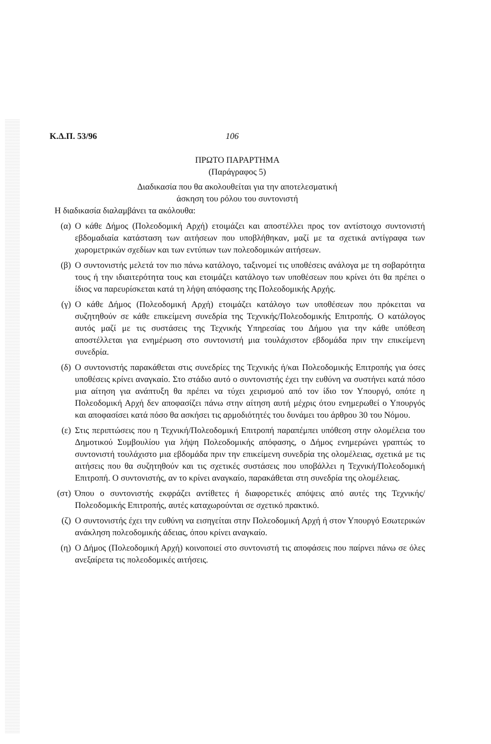Κ.Δ.Π. 53/96 106
ΠΡΩΤΟ ΠΑΡΑΡΤΗΜΑ
(Παράγραφος 5)
Διαδικασία που θα ακολουθείται για την αποτελεσματική
άσκηση του ρόλου του συντονιστή
Η διαδικασία διαλαμβάνει τα ακόλουθα:
(α) Ο κάθε Δήμος (Πολεοδομική Αρχή) ετοιμάζει και αποστέλλει προς τον αντίστοιχο συντονιστή εβδομαδιαία κατάσταση των αιτήσεων που υποβλήθηκαν, μαζί με τα σχετικά αντίγραφα των χωρομετρικών σχεδίων και των εντύπων των πολεοδομικών αιτήσεων.
(β) Ο συντονιστής μελετά τον πιο πάνω κατάλογο, ταξινομεί τις υποθέσεις ανάλογα με τη σοβαρότητα τους ή την ιδιαιτερότητα τους και ετοιμάζει κατάλογο των υποθέσεων που κρίνει ότι θα πρέπει ο ίδιος να παρευρίσκεται κατά τη λήψη απόφασης της Πολεοδομικής Αρχής.
(γ) Ο κάθε Δήμος (Πολεοδομική Αρχή) ετοιμάζει κατάλογο των υποθέσεων που πρόκειται να συζητηθούν σε κάθε επικείμενη συνεδρία της Τεχνικής/Πολεοδομικής Επιτροπής. Ο κατάλογος αυτός μαζί με τις συστάσεις της Τεχνικής Υπηρεσίας του Δήμου για την κάθε υπόθεση αποστέλλεται για ενημέρωση στο συντονιστή μια τουλάχιστον εβδομάδα πριν την επικείμενη συνεδρία.
(δ) Ο συντονιστής παρακάθεται στις συνεδρίες της Τεχνικής ή/και Πολεοδομικής Επιτροπής για όσες υποθέσεις κρίνει αναγκαίο. Στο στάδιο αυτό ο συντονιστής έχει την ευθύνη να συστήνει κατά πόσο μια αίτηση για ανάπτυξη θα πρέπει να τύχει χειρισμού από τον ίδιο τον Υπουργό, οπότε η Πολεοδομική Αρχή δεν αποφασίζει πάνω στην αίτηση αυτή μέχρις ότου ενημερωθεί ο Υπουργός και αποφασίσει κατά πόσο θα ασκήσει τις αρμοδιότητές του δυνάμει του άρθρου 30 του Νόμου.
(ε) Στις περιπτώσεις που η Τεχνική/Πολεοδομική Επιτροπή παραπέμπει υπόθεση στην ολομέλεια του Δημοτικού Συμβουλίου για λήψη Πολεοδομικής απόφασης, ο Δήμος ενημερώνει γραπτώς το συντονιστή τουλάχιστο μια εβδομάδα πριν την επικείμενη συνεδρία της ολομέλειας, σχετικά με τις αιτήσεις που θα συζητηθούν και τις σχετικές συστάσεις που υποβάλλει η Τεχνική/Πολεοδομική Επιτροπή. Ο συντονιστής, αν το κρίνει αναγκαίο, παρακάθεται στη συνεδρία της ολομέλειας.
(στ) Όπου ο συντονιστής εκφράζει αντίθετες ή διαφορετικές απόψεις από αυτές της Τεχνικής/Πολεοδομικής Επιτροπής, αυτές καταχωρούνται σε σχετικό πρακτικό.
(ζ) Ο συντονιστής έχει την ευθύνη να εισηγείται στην Πολεοδομική Αρχή ή στον Υπουργό Εσωτερικών ανάκληση πολεοδομικής άδειας, όπου κρίνει αναγκαίο.
(η) Ο Δήμος (Πολεοδομική Αρχή) κοινοποιεί στο συντονιστή τις αποφάσεις που παίρνει πάνω σε όλες ανεξαίρετα τις πολεοδομικές αιτήσεις.